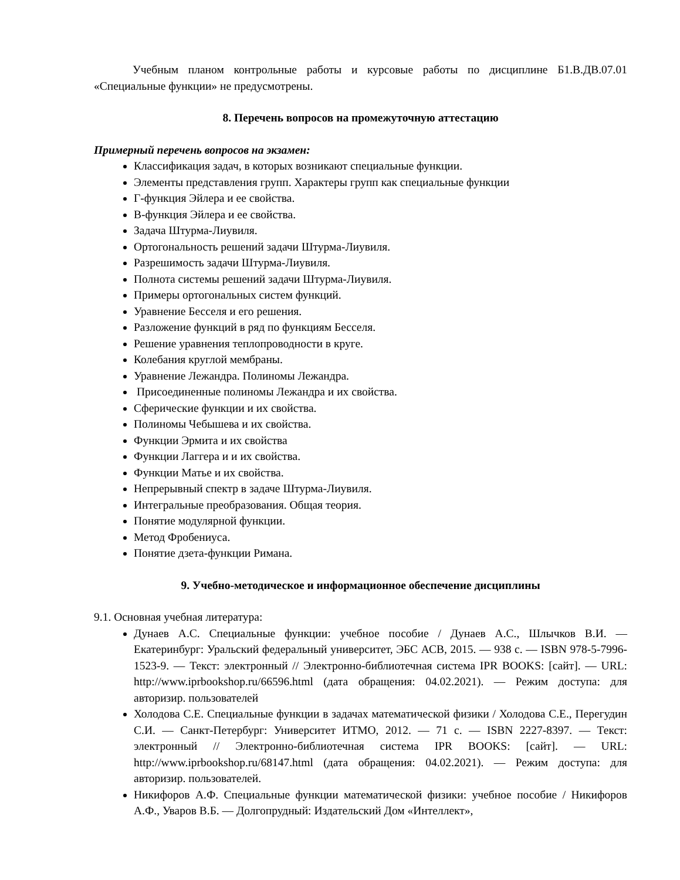Учебным планом контрольные работы и курсовые работы по дисциплине Б1.В.ДВ.07.01 «Специальные функции» не предусмотрены.
8. Перечень вопросов на промежуточную аттестацию
Примерный перечень вопросов на экзамен:
Классификация задач, в которых возникают специальные функции.
Элементы представления групп. Характеры групп как специальные функции
Г-функция Эйлера и ее свойства.
В-функция Эйлера и ее свойства.
Задача Штурма-Лиувиля.
Ортогональность решений задачи Штурма-Лиувиля.
Разрешимость задачи Штурма-Лиувиля.
Полнота системы решений задачи Штурма-Лиувиля.
Примеры ортогональных систем функций.
Уравнение Бесселя и его решения.
Разложение функций в ряд по функциям Бесселя.
Решение уравнения теплопроводности в круге.
Колебания круглой мембраны.
Уравнение Лежандра. Полиномы Лежандра.
Присоединенные полиномы Лежандра и их свойства.
Сферические функции и их свойства.
Полиномы Чебышева и их свойства.
Функции Эрмита и их свойства
Функции Лаггера и и их свойства.
Функции Матье и их свойства.
Непрерывный спектр в задаче Штурма-Лиувиля.
Интегральные преобразования. Общая теория.
Понятие модулярной функции.
Метод Фробениуса.
Понятие дзета-функции Римана.
9. Учебно-методическое и информационное обеспечение дисциплины
9.1. Основная учебная литература:
Дунаев А.С. Специальные функции: учебное пособие / Дунаев А.С., Шлычков В.И. — Екатеринбург: Уральский федеральный университет, ЭБС АСВ, 2015. — 938 с. — ISBN 978-5-7996-1523-9. — Текст: электронный // Электронно-библиотечная система IPR BOOKS: [сайт]. — URL: http://www.iprbookshop.ru/66596.html (дата обращения: 04.02.2021). — Режим доступа: для авторизир. пользователей
Холодова С.Е. Специальные функции в задачах математической физики / Холодова С.Е., Перегудин С.И. — Санкт-Петербург: Университет ИТМО, 2012. — 71 с. — ISBN 2227-8397. — Текст: электронный // Электронно-библиотечная система IPR BOOKS: [сайт]. — URL: http://www.iprbookshop.ru/68147.html (дата обращения: 04.02.2021). — Режим доступа: для авторизир. пользователей.
Никифоров А.Ф. Специальные функции математической физики: учебное пособие / Никифоров А.Ф., Уваров В.Б. — Долгопрудный: Издательский Дом «Интеллект»,